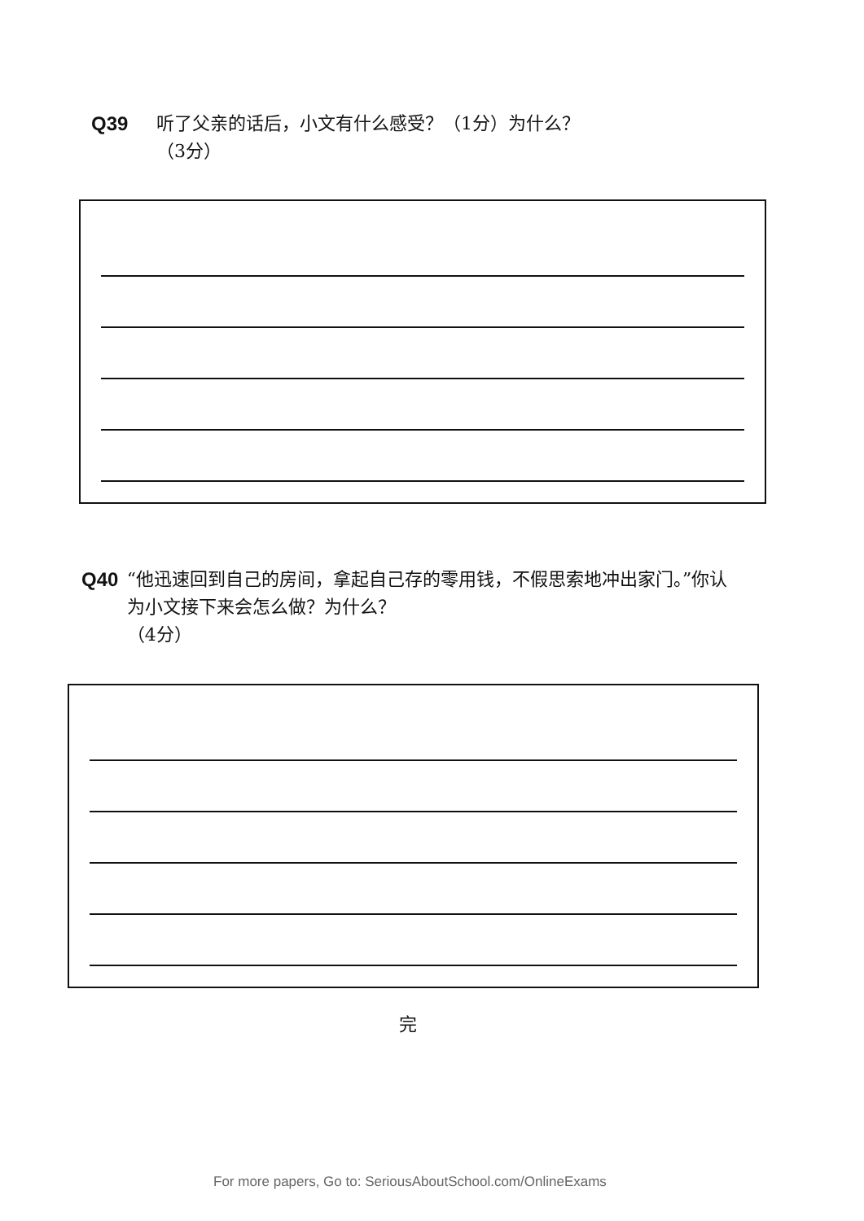Q39 听了父亲的话后，小文有什么感受？（1分）为什么？
（3分）
Q40 “他迅速回到自己的房间，拿起自己存的零用钱，不假思索地冲出家门。”你认为小文接下来会怎么做？为什么？
（4分）
完
For more papers, Go to: SeriousAboutSchool.com/OnlineExams